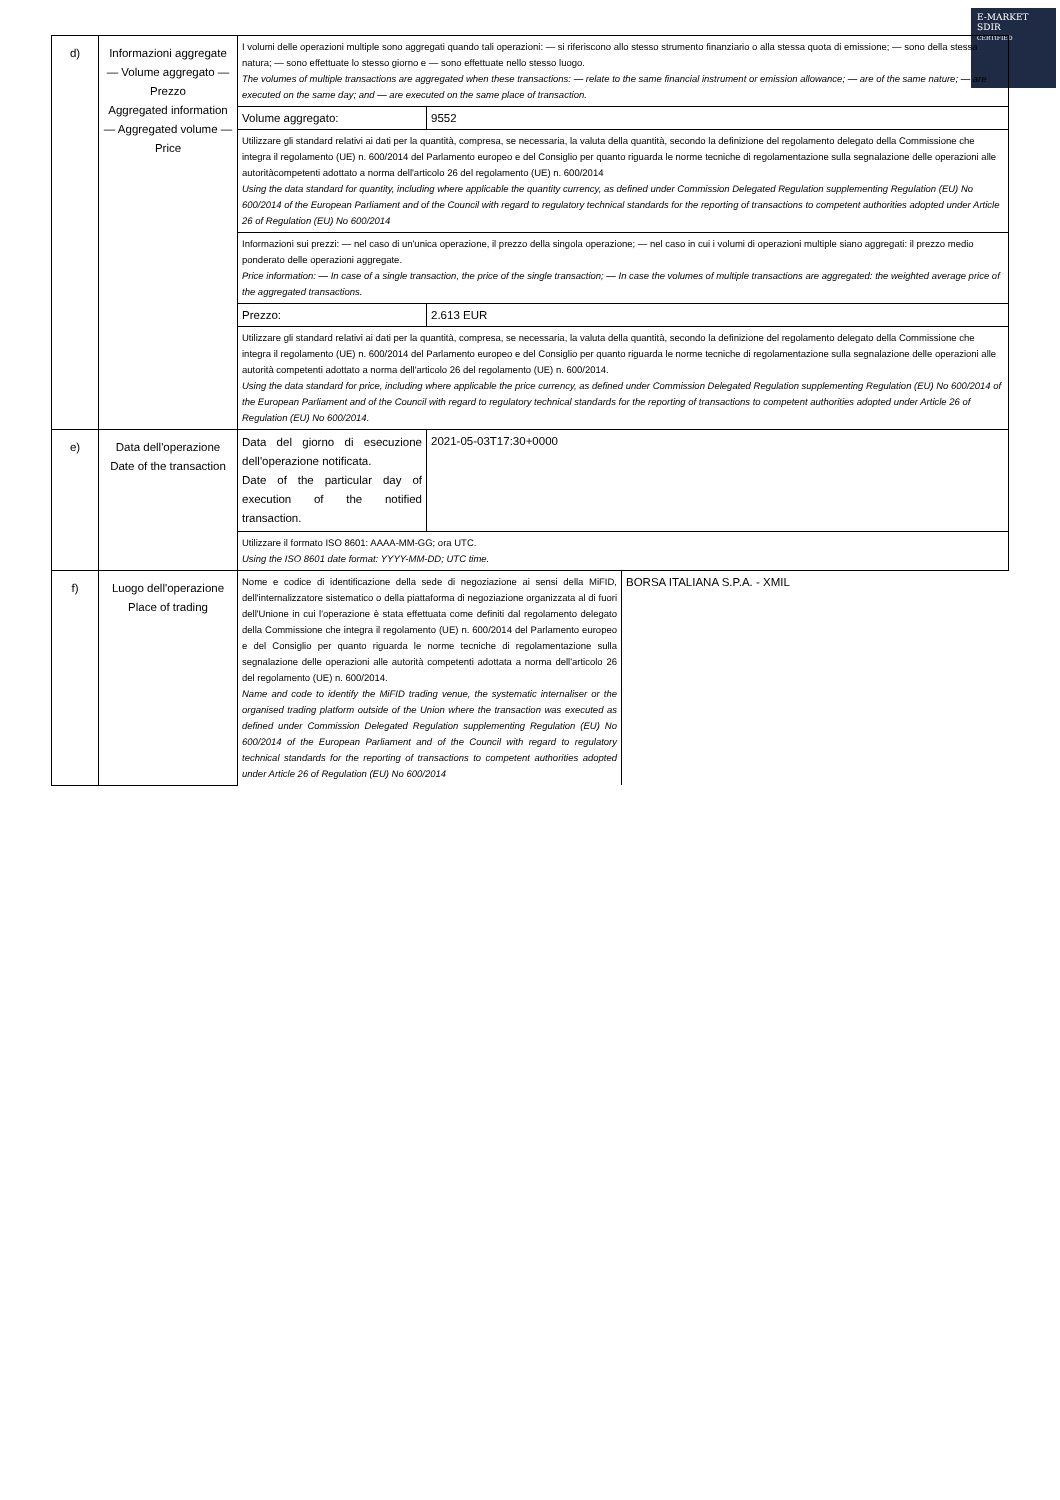E-MARKET
SDIR
CERTIFIED
| d) | Informazioni aggregate — Volume aggregato — Prezzo Aggregated information — Aggregated volume — Price | I volumi delle operazioni multiple sono aggregati quando tali operazioni: — si riferiscono allo stesso strumento finanziario o alla stessa quota di emissione; — sono della stessa natura; — sono effettuate lo stesso giorno e — sono effettuate nello stesso luogo. The volumes of multiple transactions are aggregated when these transactions: — relate to the same financial instrument or emission allowance; — are of the same nature; — are executed on the same day; and — are executed on the same place of transaction. | |
| | | Volume aggregato: | 9552 |
| | | Utilizzare gli standard relativi ai dati per la quantità, compresa, se necessaria, la valuta della quantità, secondo la definizione del regolamento delegato della Commissione che integra il regolamento (UE) n. 600/2014 del Parlamento europeo e del Consiglio per quanto riguarda le norme tecniche di regolamentazione sulla segnalazione delle operazioni alle autoritàcompetenti adottato a norma dell'articolo 26 del regolamento (UE) n. 600/2014 Using the data standard for quantity, including where applicable the quantity currency, as defined under Commission Delegated Regulation supplementing Regulation (EU) No 600/2014 of the European Parliament and of the Council with regard to regulatory technical standards for the reporting of transactions to competent authorities adopted under Article 26 of Regulation (EU) No 600/2014 | |
| | | Informazioni sui prezzi: — nel caso di un'unica operazione, il prezzo della singola operazione; — nel caso in cui i volumi di operazioni multiple siano aggregati: il prezzo medio ponderato delle operazioni aggregate. Price information: — In case of a single transaction, the price of the single transaction; — In case the volumes of multiple transactions are aggregated: the weighted average price of the aggregated transactions. | |
| | | Prezzo: | 2.613 EUR |
| | | Utilizzare gli standard relativi ai dati per la quantità, compresa, se necessaria, la valuta della quantità, secondo la definizione del regolamento delegato della Commissione che integra il regolamento (UE) n. 600/2014 del Parlamento europeo e del Consiglio per quanto riguarda le norme tecniche di regolamentazione sulla segnalazione delle operazioni alle autorità competenti adottato a norma dell'articolo 26 del regolamento (UE) n. 600/2014. Using the data standard for price, including where applicable the price currency, as defined under Commission Delegated Regulation supplementing Regulation (EU) No 600/2014 of the European Parliament and of the Council with regard to regulatory technical standards for the reporting of transactions to competent authorities adopted under Article 26 of Regulation (EU) No 600/2014. | |
| e) | Data dell'operazione Date of the transaction | Data del giorno di esecuzione dell'operazione notificata. Date of the particular day of execution of the notified transaction. | 2021-05-03T17:30+0000 |
| | | Utilizzare il formato ISO 8601: AAAA-MM-GG; ora UTC. Using the ISO 8601 date format: YYYY-MM-DD; UTC time. | |
| f) | Luogo dell'operazione Place of trading | / Nome e codice di identificazione della sede di negoziazione ai sensi della MiFID, dell'internalizzatore sistematico o della piattaforma di negoziazione organizzata al di fuori dell'Unione in cui l'operazione è stata effettuata come definiti dal regolamento delegato della Commissione che integra il regolamento (UE) n. 600/2014 del Parlamento europeo e del Consiglio per quanto riguarda le norme tecniche di regolamentazione sulla segnalazione delle operazioni alle autorità competenti adottata a norma dell'articolo 26 del regolamento (UE) n. 600/2014. Name and code to identify the MiFID trading venue, the systematic internaliser or the organised trading platform outside of the Union where the transaction was executed as defined under Commission Delegated Regulation supplementing Regulation (EU) No 600/2014 of the European Parliament and of the Council with regard to regulatory technical standards for the reporting of transactions to competent authorities adopted under Article 26 of Regulation (EU) No 600/2014 / BORSA ITALIANA S.P.A. - XMIL / | |